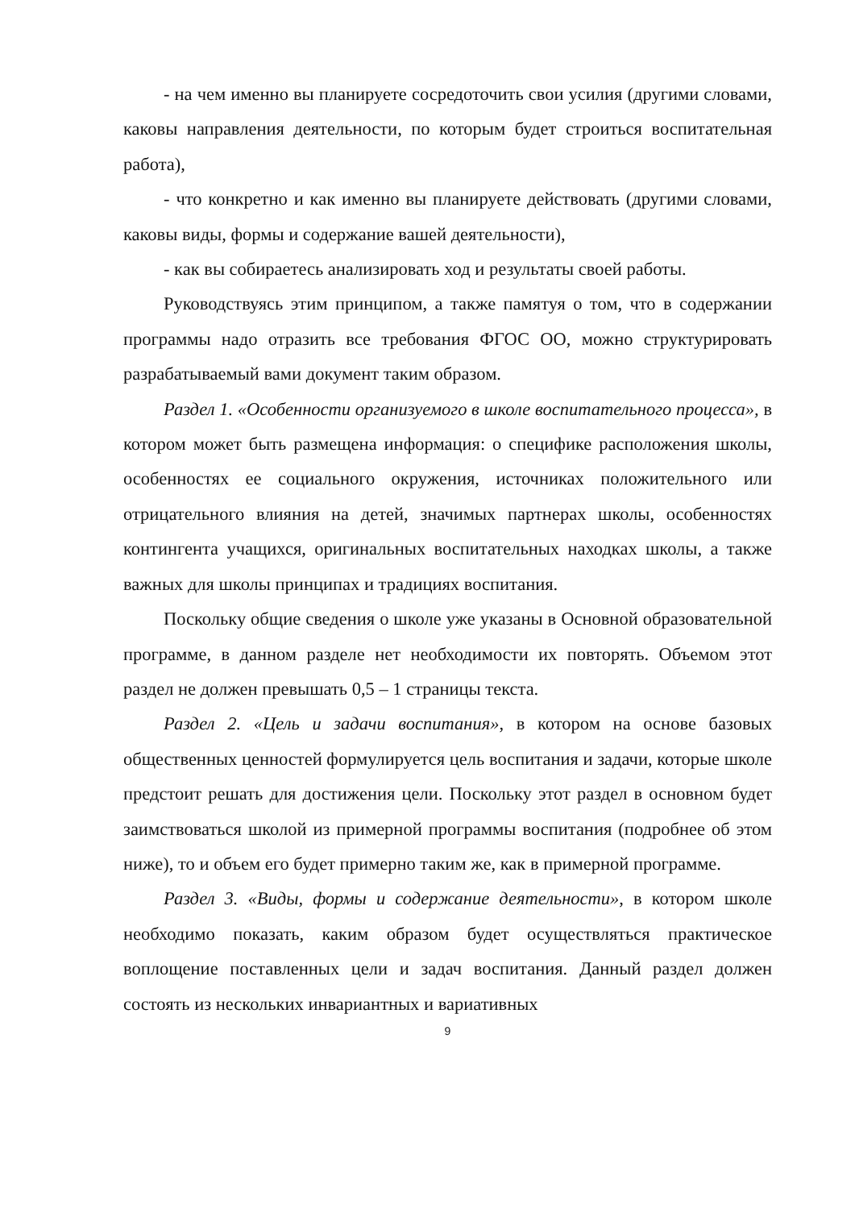- на чем именно вы планируете сосредоточить свои усилия (другими словами, каковы направления деятельности, по которым будет строиться воспитательная работа),
- что конкретно и как именно вы планируете действовать (другими словами, каковы виды, формы и содержание вашей деятельности),
- как вы собираетесь анализировать ход и результаты своей работы.
Руководствуясь этим принципом, а также памятуя о том, что в содержании программы надо отразить все требования ФГОС ОО, можно структурировать разрабатываемый вами документ таким образом.
Раздел 1. «Особенности организуемого в школе воспитательного процесса», в котором может быть размещена информация: о специфике расположения школы, особенностях ее социального окружения, источниках положительного или отрицательного влияния на детей, значимых партнерах школы, особенностях контингента учащихся, оригинальных воспитательных находках школы, а также важных для школы принципах и традициях воспитания.
Поскольку общие сведения о школе уже указаны в Основной образовательной программе, в данном разделе нет необходимости их повторять. Объемом этот раздел не должен превышать 0,5 – 1 страницы текста.
Раздел 2. «Цель и задачи воспитания», в котором на основе базовых общественных ценностей формулируется цель воспитания и задачи, которые школе предстоит решать для достижения цели. Поскольку этот раздел в основном будет заимствоваться школой из примерной программы воспитания (подробнее об этом ниже), то и объем его будет примерно таким же, как в примерной программе.
Раздел 3. «Виды, формы и содержание деятельности», в котором школе необходимо показать, каким образом будет осуществляться практическое воплощение поставленных цели и задач воспитания. Данный раздел должен состоять из нескольких инвариантных и вариативных
9